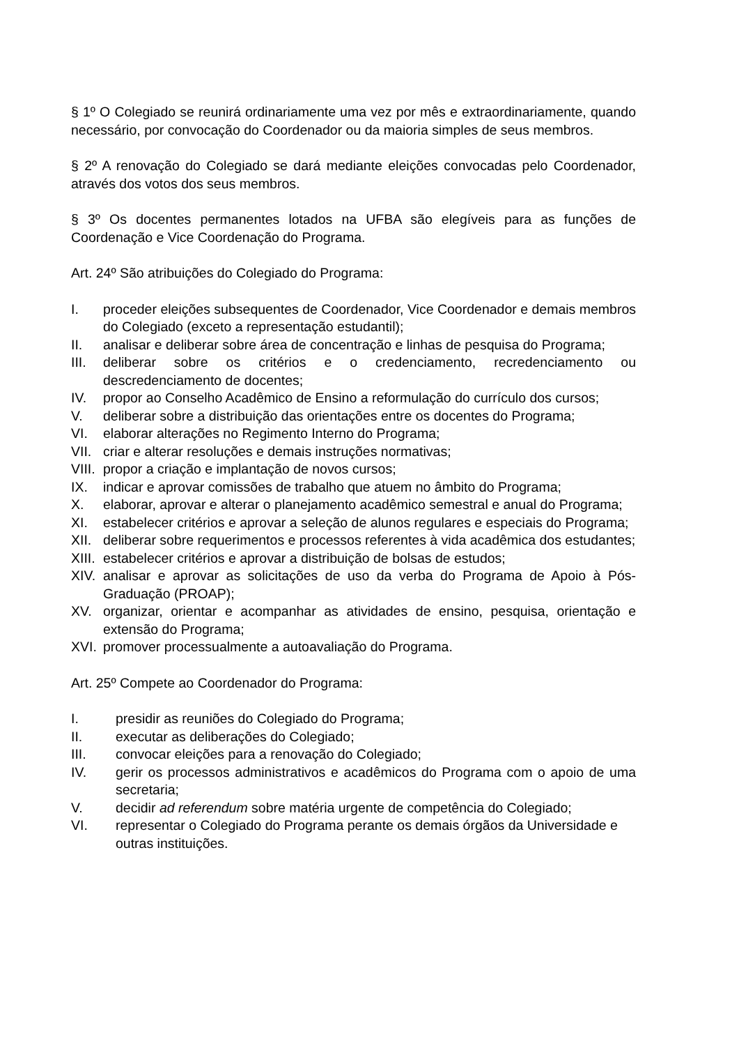§ 1º O Colegiado se reunirá ordinariamente uma vez por mês e extraordinariamente, quando necessário, por convocação do Coordenador ou da maioria simples de seus membros.
§ 2º A renovação do Colegiado se dará mediante eleições convocadas pelo Coordenador, através dos votos dos seus membros.
§ 3º Os docentes permanentes lotados na UFBA são elegíveis para as funções de Coordenação e Vice Coordenação do Programa.
Art. 24º São atribuições do Colegiado do Programa:
I. proceder eleições subsequentes de Coordenador, Vice Coordenador e demais membros do Colegiado (exceto a representação estudantil);
II. analisar e deliberar sobre área de concentração e linhas de pesquisa do Programa;
III. deliberar sobre os critérios e o credenciamento, recredenciamento ou descredenciamento de docentes;
IV. propor ao Conselho Acadêmico de Ensino a reformulação do currículo dos cursos;
V. deliberar sobre a distribuição das orientações entre os docentes do Programa;
VI. elaborar alterações no Regimento Interno do Programa;
VII. criar e alterar resoluções e demais instruções normativas;
VIII. propor a criação e implantação de novos cursos;
IX. indicar e aprovar comissões de trabalho que atuem no âmbito do Programa;
X. elaborar, aprovar e alterar o planejamento acadêmico semestral e anual do Programa;
XI. estabelecer critérios e aprovar a seleção de alunos regulares e especiais do Programa;
XII. deliberar sobre requerimentos e processos referentes à vida acadêmica dos estudantes;
XIII. estabelecer critérios e aprovar a distribuição de bolsas de estudos;
XIV. analisar e aprovar as solicitações de uso da verba do Programa de Apoio à Pós-Graduação (PROAP);
XV. organizar, orientar e acompanhar as atividades de ensino, pesquisa, orientação e extensão do Programa;
XVI. promover processualmente a autoavaliação do Programa.
Art. 25º Compete ao Coordenador do Programa:
I. presidir as reuniões do Colegiado do Programa;
II. executar as deliberações do Colegiado;
III. convocar eleições para a renovação do Colegiado;
IV. gerir os processos administrativos e acadêmicos do Programa com o apoio de uma secretaria;
V. decidir ad referendum sobre matéria urgente de competência do Colegiado;
VI. representar o Colegiado do Programa perante os demais órgãos da Universidade e outras instituições.